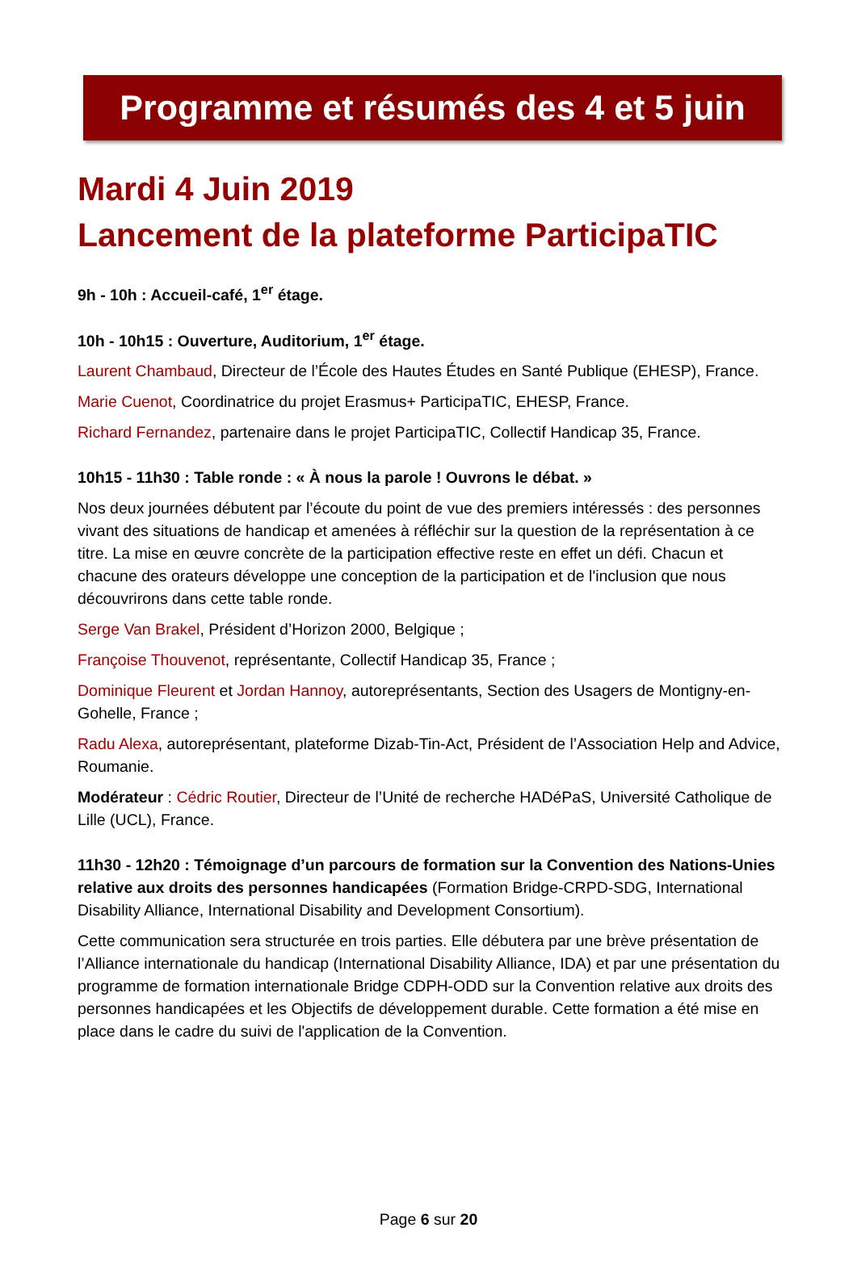Programme et résumés des 4 et 5 juin
Mardi 4 Juin 2019
Lancement de la plateforme ParticipaTIC
9h - 10h : Accueil-café, 1<sup>er</sup> étage.
10h - 10h15 : Ouverture, Auditorium, 1<sup>er</sup> étage.
Laurent Chambaud, Directeur de l’École des Hautes Études en Santé Publique (EHESP), France.
Marie Cuenot, Coordinatrice du projet Erasmus+ ParticipaTIC, EHESP, France.
Richard Fernandez, partenaire dans le projet ParticipaTIC, Collectif Handicap 35, France.
10h15 - 11h30 : Table ronde : « À nous la parole ! Ouvrons le débat. »
Nos deux journées débutent par l’écoute du point de vue des premiers intéressés : des personnes vivant des situations de handicap et amenées à réfléchir sur la question de la représentation à ce titre. La mise en œuvre concrète de la participation effective reste en effet un défi. Chacun et chacune des orateurs développe une conception de la participation et de l'inclusion que nous découvrirons dans cette table ronde.
Serge Van Brakel, Président d’Horizon 2000, Belgique ;
Françoise Thouvenot, représentante, Collectif Handicap 35, France ;
Dominique Fleurent et Jordan Hannoy, autoreprésentants, Section des Usagers de Montigny-en-Gohelle, France ;
Radu Alexa, autoreprésentant, plateforme Dizab-Tin-Act, Président de l’Association Help and Advice, Roumanie.
Modérateur : Cédric Routier, Directeur de l’Unité de recherche HADéPaS, Université Catholique de Lille (UCL), France.
11h30 - 12h20 : Témoignage d’un parcours de formation sur la Convention des Nations-Unies relative aux droits des personnes handicapées (Formation Bridge-CRPD-SDG, International Disability Alliance, International Disability and Development Consortium).
Cette communication sera structurée en trois parties. Elle débutera par une brève présentation de l’Alliance internationale du handicap (International Disability Alliance, IDA) et par une présentation du programme de formation internationale Bridge CDPH-ODD sur la Convention relative aux droits des personnes handicapées et les Objectifs de développement durable. Cette formation a été mise en place dans le cadre du suivi de l'application de la Convention.
Page 6 sur 20